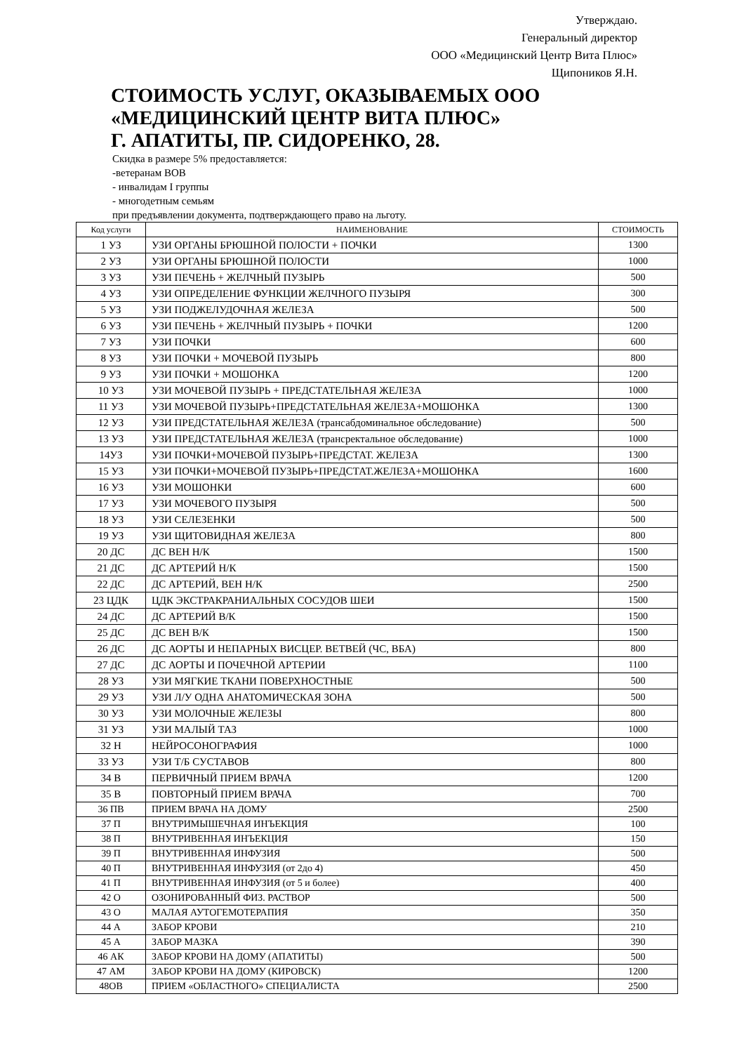Утверждаю.
Генеральный директор
ООО «Медицинский Центр Вита Плюс»
Щипоников Я.Н.
СТОИМОСТЬ УСЛУГ, ОКАЗЫВАЕМЫХ ООО «МЕДИЦИНСКИЙ ЦЕНТР ВИТА ПЛЮС»
Г. АПАТИТЫ, ПР. СИДОРЕНКО, 28.
Скидка в размере 5% предоставляется:
-ветеранам ВОВ
- инвалидам I группы
- многодетным семьям
при предъявлении документа, подтверждающего право на льготу.
| Код услуги | НАИМЕНОВАНИЕ | СТОИМОСТЬ |
| --- | --- | --- |
| 1 УЗ | УЗИ ОРГАНЫ БРЮШНОЙ ПОЛОСТИ + ПОЧКИ | 1300 |
| 2 УЗ | УЗИ ОРГАНЫ БРЮШНОЙ ПОЛОСТИ | 1000 |
| 3 УЗ | УЗИ ПЕЧЕНЬ + ЖЕЛЧНЫЙ ПУЗЫРЬ | 500 |
| 4 УЗ | УЗИ ОПРЕДЕЛЕНИЕ ФУНКЦИИ ЖЕЛЧНОГО ПУЗЫРЯ | 300 |
| 5 УЗ | УЗИ ПОДЖЕЛУДОЧНАЯ ЖЕЛЕЗА | 500 |
| 6 УЗ | УЗИ ПЕЧЕНЬ + ЖЕЛЧНЫЙ ПУЗЫРЬ + ПОЧКИ | 1200 |
| 7 УЗ | УЗИ ПОЧКИ | 600 |
| 8 УЗ | УЗИ ПОЧКИ + МОЧЕВОЙ ПУЗЫРЬ | 800 |
| 9 УЗ | УЗИ ПОЧКИ + МОШОНКА | 1200 |
| 10 УЗ | УЗИ МОЧЕВОЙ ПУЗЫРЬ + ПРЕДСТАТЕЛЬНАЯ ЖЕЛЕЗА | 1000 |
| 11 УЗ | УЗИ МОЧЕВОЙ ПУЗЫРЬ+ПРЕДСТАТЕЛЬНАЯ ЖЕЛЕЗА+МОШОНКА | 1300 |
| 12 УЗ | УЗИ ПРЕДСТАТЕЛЬНАЯ ЖЕЛЕЗА (трансабдоминальное обследование) | 500 |
| 13 УЗ | УЗИ ПРЕДСТАТЕЛЬНАЯ ЖЕЛЕЗА (трансректальное обследование) | 1000 |
| 14УЗ | УЗИ ПОЧКИ+МОЧЕВОЙ ПУЗЫРЬ+ПРЕДСТАТ. ЖЕЛЕЗА | 1300 |
| 15 УЗ | УЗИ ПОЧКИ+МОЧЕВОЙ ПУЗЫРЬ+ПРЕДСТАТ.ЖЕЛЕЗА+МОШОНКА | 1600 |
| 16 УЗ | УЗИ МОШОНКИ | 600 |
| 17 УЗ | УЗИ МОЧЕВОГО ПУЗЫРЯ | 500 |
| 18 УЗ | УЗИ СЕЛЕЗЕНКИ | 500 |
| 19 УЗ | УЗИ ЩИТОВИДНАЯ ЖЕЛЕЗА | 800 |
| 20 ДС | ДС ВЕН Н/К | 1500 |
| 21 ДС | ДС АРТЕРИЙ Н/К | 1500 |
| 22 ДС | ДС АРТЕРИЙ, ВЕН Н/К | 2500 |
| 23 ЦДК | ЦДК ЭКСТРАКРАНИАЛЬНЫХ СОСУДОВ ШЕИ | 1500 |
| 24 ДС | ДС АРТЕРИЙ В/К | 1500 |
| 25 ДС | ДС ВЕН В/К | 1500 |
| 26 ДС | ДС АОРТЫ И НЕПАРНЫХ ВИСЦЕР. ВЕТВЕЙ (ЧС, ВБА) | 800 |
| 27 ДС | ДС АОРТЫ И ПОЧЕЧНОЙ АРТЕРИИ | 1100 |
| 28 УЗ | УЗИ МЯГКИЕ ТКАНИ ПОВЕРХНОСТНЫЕ | 500 |
| 29 УЗ | УЗИ Л/У ОДНА АНАТОМИЧЕСКАЯ ЗОНА | 500 |
| 30 УЗ | УЗИ МОЛОЧНЫЕ ЖЕЛЕЗЫ | 800 |
| 31 УЗ | УЗИ МАЛЫЙ ТАЗ | 1000 |
| 32 Н | НЕЙРОСОНОГРАФИЯ | 1000 |
| 33 УЗ | УЗИ Т/Б СУСТАВОВ | 800 |
| 34 В | ПЕРВИЧНЫЙ ПРИЕМ ВРАЧА | 1200 |
| 35 В | ПОВТОРНЫЙ ПРИЕМ ВРАЧА | 700 |
| 36 ПВ | ПРИЕМ ВРАЧА НА ДОМУ | 2500 |
| 37 П | ВНУТРИМЫШЕЧНАЯ ИНЪЕКЦИЯ | 100 |
| 38 П | ВНУТРИВЕННАЯ ИНЪЕКЦИЯ | 150 |
| 39 П | ВНУТРИВЕННАЯ ИНФУЗИЯ | 500 |
| 40 П | ВНУТРИВЕННАЯ ИНФУЗИЯ (от 2до 4) | 450 |
| 41 П | ВНУТРИВЕННАЯ ИНФУЗИЯ (от 5 и более) | 400 |
| 42 О | ОЗОНИРОВАННЫЙ ФИЗ. РАСТВОР | 500 |
| 43 О | МАЛАЯ АУТОГЕМОТЕРАПИЯ | 350 |
| 44 А | ЗАБОР КРОВИ | 210 |
| 45 А | ЗАБОР МАЗКА | 390 |
| 46 АК | ЗАБОР КРОВИ НА ДОМУ (АПАТИТЫ) | 500 |
| 47 АМ | ЗАБОР КРОВИ НА ДОМУ (КИРОВСК) | 1200 |
| 48ОВ | ПРИЕМ «ОБЛАСТНОГО» СПЕЦИАЛИСТА | 2500 |